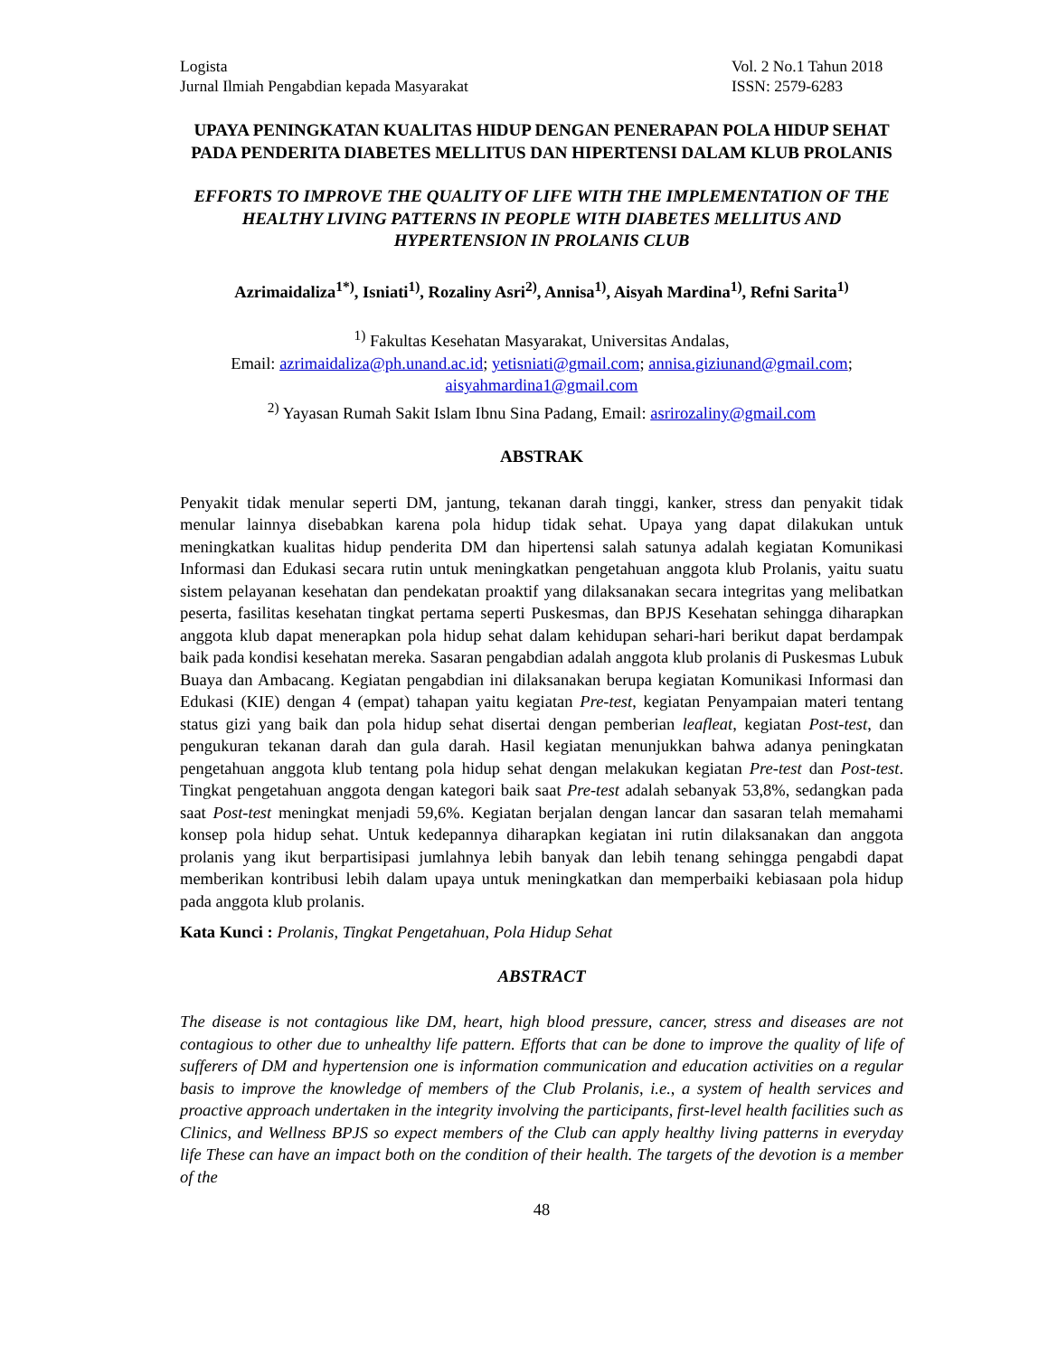Logista
Jurnal Ilmiah Pengabdian kepada Masyarakat
Vol. 2 No.1 Tahun 2018
ISSN: 2579-6283
UPAYA PENINGKATAN KUALITAS HIDUP DENGAN PENERAPAN POLA HIDUP SEHAT PADA PENDERITA DIABETES MELLITUS DAN HIPERTENSI DALAM KLUB PROLANIS
EFFORTS TO IMPROVE THE QUALITY OF LIFE WITH THE IMPLEMENTATION OF THE HEALTHY LIVING PATTERNS IN PEOPLE WITH DIABETES MELLITUS AND HYPERTENSION IN PROLANIS CLUB
Azrimaidaliza<sup>1*)</sup>, Isniati<sup>1)</sup>, Rozaliny Asri<sup>2)</sup>, Annisa<sup>1)</sup>, Aisyah Mardina<sup>1)</sup>, Refni Sarita<sup>1)</sup>
<sup>1)</sup> Fakultas Kesehatan Masyarakat, Universitas Andalas,
Email: azrimaidaliza@ph.unand.ac.id; yetisniati@gmail.com; annisa.giziunand@gmail.com; aisyahmardina1@gmail.com
<sup>2)</sup> Yayasan Rumah Sakit Islam Ibnu Sina Padang, Email: asrirozaliny@gmail.com
ABSTRAK
Penyakit tidak menular seperti DM, jantung, tekanan darah tinggi, kanker, stress dan penyakit tidak menular lainnya disebabkan karena pola hidup tidak sehat. Upaya yang dapat dilakukan untuk meningkatkan kualitas hidup penderita DM dan hipertensi salah satunya adalah kegiatan Komunikasi Informasi dan Edukasi secara rutin untuk meningkatkan pengetahuan anggota klub Prolanis, yaitu suatu sistem pelayanan kesehatan dan pendekatan proaktif yang dilaksanakan secara integritas yang melibatkan peserta, fasilitas kesehatan tingkat pertama seperti Puskesmas, dan BPJS Kesehatan sehingga diharapkan anggota klub dapat menerapkan pola hidup sehat dalam kehidupan sehari-hari berikut dapat berdampak baik pada kondisi kesehatan mereka. Sasaran pengabdian adalah anggota klub prolanis di Puskesmas Lubuk Buaya dan Ambacang. Kegiatan pengabdian ini dilaksanakan berupa kegiatan Komunikasi Informasi dan Edukasi (KIE) dengan 4 (empat) tahapan yaitu kegiatan Pre-test, kegiatan Penyampaian materi tentang status gizi yang baik dan pola hidup sehat disertai dengan pemberian leafleat, kegiatan Post-test, dan pengukuran tekanan darah dan gula darah. Hasil kegiatan menunjukkan bahwa adanya peningkatan pengetahuan anggota klub tentang pola hidup sehat dengan melakukan kegiatan Pre-test dan Post-test. Tingkat pengetahuan anggota dengan kategori baik saat Pre-test adalah sebanyak 53,8%, sedangkan pada saat Post-test meningkat menjadi 59,6%. Kegiatan berjalan dengan lancar dan sasaran telah memahami konsep pola hidup sehat. Untuk kedepannya diharapkan kegiatan ini rutin dilaksanakan dan anggota prolanis yang ikut berpartisipasi jumlahnya lebih banyak dan lebih tenang sehingga pengabdi dapat memberikan kontribusi lebih dalam upaya untuk meningkatkan dan memperbaiki kebiasaan pola hidup pada anggota klub prolanis.
Kata Kunci : Prolanis, Tingkat Pengetahuan, Pola Hidup Sehat
ABSTRACT
The disease is not contagious like DM, heart, high blood pressure, cancer, stress and diseases are not contagious to other due to unhealthy life pattern. Efforts that can be done to improve the quality of life of sufferers of DM and hypertension one is information communication and education activities on a regular basis to improve the knowledge of members of the Club Prolanis, i.e., a system of health services and proactive approach undertaken in the integrity involving the participants, first-level health facilities such as Clinics, and Wellness BPJS so expect members of the Club can apply healthy living patterns in everyday life These can have an impact both on the condition of their health. The targets of the devotion is a member of the
48